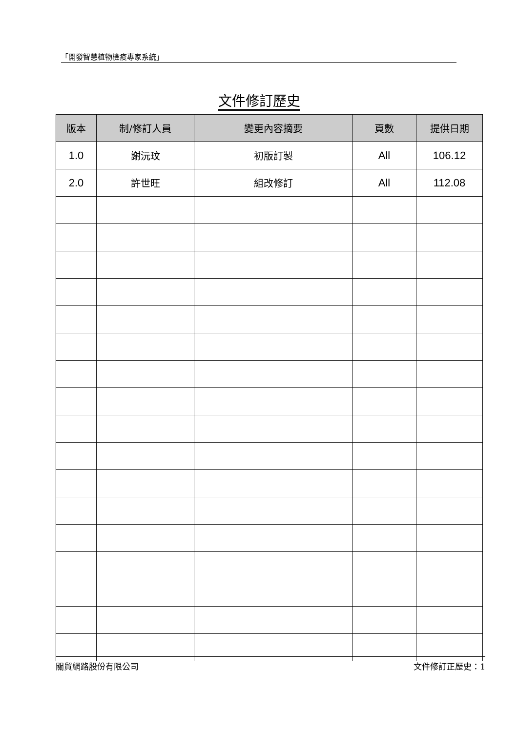「開發智慧植物檢疫專家系統」
文件修訂歷史
| 版本 | 制/修訂人員 | 變更內容摘要 | 頁數 | 提供日期 |
| --- | --- | --- | --- | --- |
| 1.0 | 謝沅玟 | 初版訂製 | All | 106.12 |
| 2.0 | 許世旺 | 組改修訂 | All | 112.08 |
關貿網路股份有限公司 文件修訂正歷史：1